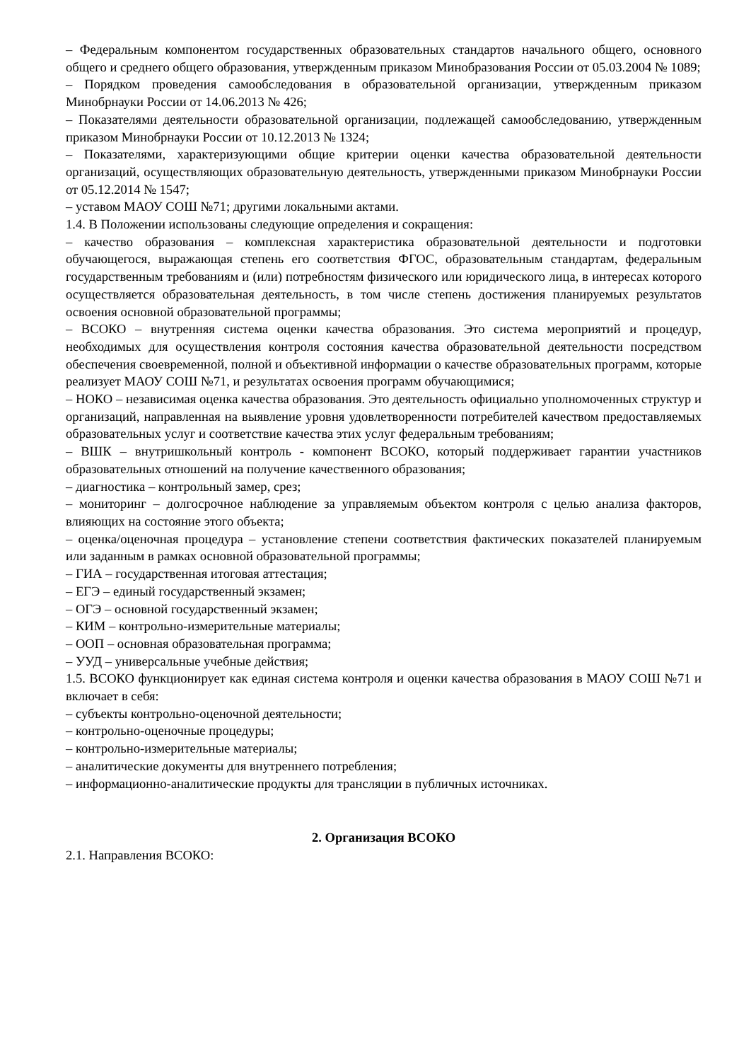– Федеральным компонентом государственных образовательных стандартов начального общего, основного общего и среднего общего образования, утвержденным приказом Минобразования России от 05.03.2004 № 1089;
– Порядком проведения самообследования в образовательной организации, утвержденным приказом Минобрнауки России от 14.06.2013 № 426;
– Показателями деятельности образовательной организации, подлежащей самообследованию, утвержденным приказом Минобрнауки России от 10.12.2013 № 1324;
– Показателями, характеризующими общие критерии оценки качества образовательной деятельности организаций, осуществляющих образовательную деятельность, утвержденными приказом Минобрнауки России от 05.12.2014 № 1547;
– уставом МАОУ СОШ №71; другими локальными актами.
1.4. В Положении использованы следующие определения и сокращения:
– качество образования – комплексная характеристика образовательной деятельности и подготовки обучающегося, выражающая степень его соответствия ФГОС, образовательным стандартам, федеральным государственным требованиям и (или) потребностям физического или юридического лица, в интересах которого осуществляется образовательная деятельность, в том числе степень достижения планируемых результатов освоения основной образовательной программы;
– ВСОКО – внутренняя система оценки качества образования. Это система мероприятий и процедур, необходимых для осуществления контроля состояния качества образовательной деятельности посредством обеспечения своевременной, полной и объективной информации о качестве образовательных программ, которые реализует МАОУ СОШ №71, и результатах освоения программ обучающимися;
– НОКО – независимая оценка качества образования. Это деятельность официально уполномоченных структур и организаций, направленная на выявление уровня удовлетворенности потребителей качеством предоставляемых образовательных услуг и соответствие качества этих услуг федеральным требованиям;
– ВШК – внутришкольный контроль - компонент ВСОКО, который поддерживает гарантии участников образовательных отношений на получение качественного образования;
– диагностика – контрольный замер, срез;
– мониторинг – долгосрочное наблюдение за управляемым объектом контроля с целью анализа факторов, влияющих на состояние этого объекта;
– оценка/оценочная процедура – установление степени соответствия фактических показателей планируемым или заданным в рамках основной образовательной программы;
– ГИА – государственная итоговая аттестация;
– ЕГЭ – единый государственный экзамен;
– ОГЭ – основной государственный экзамен;
– КИМ – контрольно-измерительные материалы;
– ООП – основная образовательная программа;
– УУД – универсальные учебные действия;
1.5. ВСОКО функционирует как единая система контроля и оценки качества образования в МАОУ СОШ №71 и включает в себя:
– субъекты контрольно-оценочной деятельности;
– контрольно-оценочные процедуры;
– контрольно-измерительные материалы;
– аналитические документы для внутреннего потребления;
– информационно-аналитические продукты для трансляции в публичных источниках.
2. Организация ВСОКО
2.1. Направления ВСОКО: